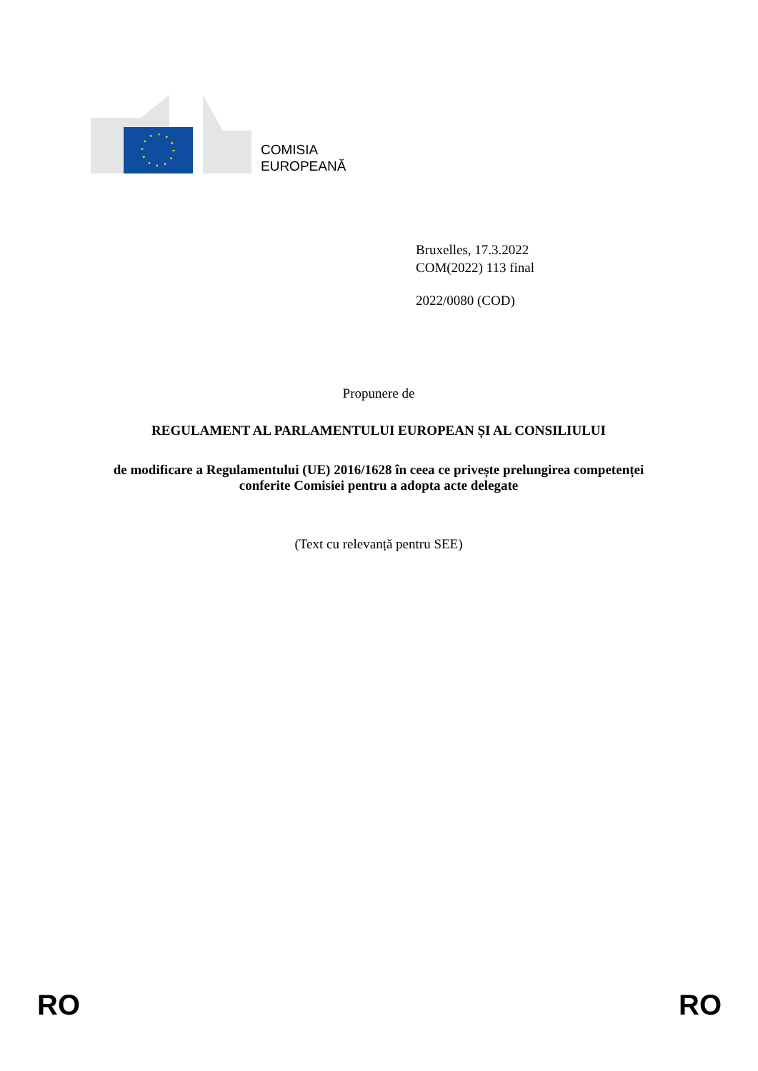COMISIA
EUROPEANĂ
Bruxelles, 17.3.2022
COM(2022) 113 final
2022/0080 (COD)
Propunere de
REGULAMENT AL PARLAMENTULUI EUROPEAN ȘI AL CONSILIULUI
de modificare a Regulamentului (UE) 2016/1628 în ceea ce privește prelungirea competenței conferite Comisiei pentru a adopta acte delegate
(Text cu relevanță pentru SEE)
RO RO